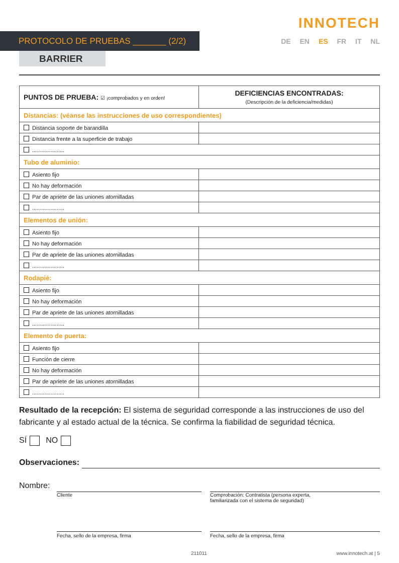INNOTECH
PROTOCOLO DE PRUEBAS _______ (2/2)
DE EN ES FR IT NL
BARRIER
| PUNTOS DE PRUEBA: ☑ ¡comprobados y en orden! | DEFICIENCIAS ENCONTRADAS: (Descripción de la deficiencia/medidas) |
| --- | --- |
| Distancias: (véanse las instrucciones de uso correspondientes) | |
| Distancia soporte de barandilla | |
| Distancia frente a la superficie de trabajo | |
| ..................... | |
| Tubo de aluminio: | |
| Asiento fijo | |
| No hay deformación | |
| Par de apriete de las uniones atornilladas | |
| ..................... | |
| Elementos de unión: | |
| Asiento fijo | |
| No hay deformación | |
| Par de apriete de las uniones atornilladas | |
| ..................... | |
| Rodapié: | |
| Asiento fijo | |
| No hay deformación | |
| Par de apriete de las uniones atornilladas | |
| ..................... | |
| Elemento de puerta: | |
| Asiento fijo | |
| Función de cierre | |
| No hay deformación | |
| Par de apriete de las uniones atornilladas | |
| ..................... | |
Resultado de la recepción: El sistema de seguridad corresponde a las instrucciones de uso del fabricante y al estado actual de la técnica. Se confirma la fiabilidad de seguridad técnica.
SÍ NO
Observaciones:
Nombre:
Cliente Comprobación: Contratista (persona experta,
familiarizada con el sistema de seguridad)
Fecha, sello de la empresa, firma Fecha, sello de la empresa, firma
211011 www.innotech.at | 5